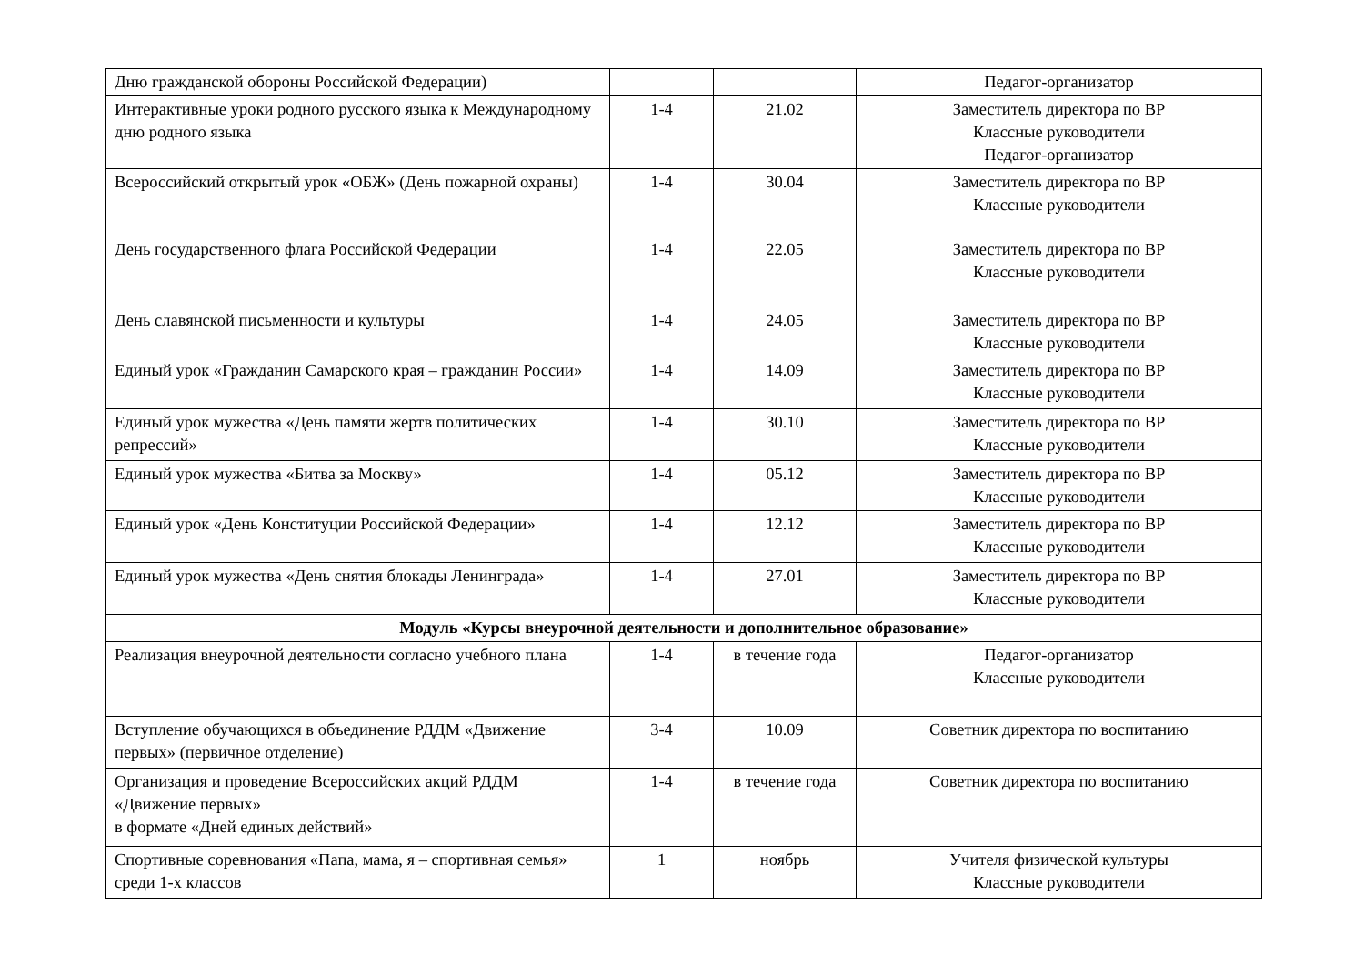| Дню гражданской обороны Российской Федерации) | | | Педагог-организатор |
| Интерактивные уроки родного русского языка к Международному дню родного языка | 1-4 | 21.02 | Заместитель директора по ВР Классные руководители Педагог-организатор |
| Всероссийский открытый урок «ОБЖ» (День пожарной охраны) | 1-4 | 30.04 | Заместитель директора по ВР Классные руководители |
| День государственного флага Российской Федерации | 1-4 | 22.05 | Заместитель директора по ВР Классные руководители |
| День славянской письменности и культуры | 1-4 | 24.05 | Заместитель директора по ВР Классные руководители |
| Единый урок «Гражданин Самарского края – гражданин России» | 1-4 | 14.09 | Заместитель директора по ВР Классные руководители |
| Единый урок мужества «День памяти жертв политических репрессий» | 1-4 | 30.10 | Заместитель директора по ВР Классные руководители |
| Единый урок мужества «Битва за Москву» | 1-4 | 05.12 | Заместитель директора по ВР Классные руководители |
| Единый урок «День Конституции Российской Федерации» | 1-4 | 12.12 | Заместитель директора по ВР Классные руководители |
| Единый урок мужества «День снятия блокады Ленинграда» | 1-4 | 27.01 | Заместитель директора по ВР Классные руководители |
| Модуль «Курсы внеурочной деятельности и дополнительное образование» | | | |
| Реализация внеурочной деятельности согласно учебного плана | 1-4 | в течение года | Педагог-организатор Классные руководители |
| Вступление обучающихся в объединение РДДМ «Движение первых» (первичное отделение) | 3-4 | 10.09 | Советник директора по воспитанию |
| Организация и проведение Всероссийских акций РДДМ «Движение первых» в формате «Дней единых действий» | 1-4 | в течение года | Советник директора по воспитанию |
| Спортивные соревнования «Папа, мама, я – спортивная семья» среди 1-х классов | 1 | ноябрь | Учителя физической культуры Классные руководители |